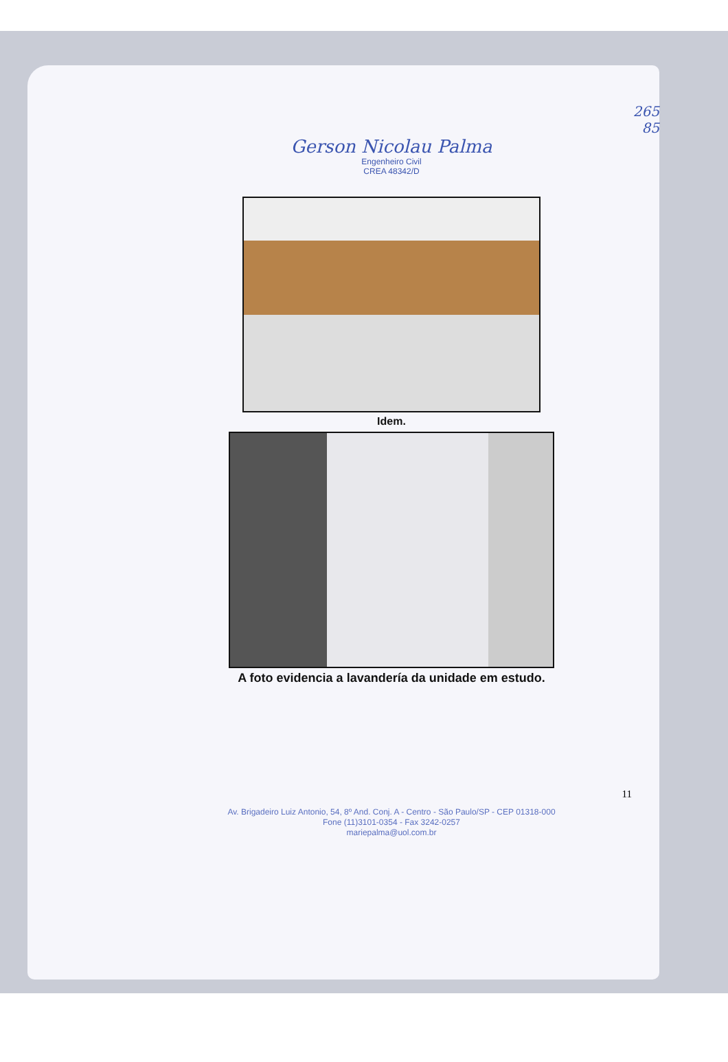265
85
Gerson Nicolau Palma
Engenheiro Civil
CREA 48342/D
Idem.
A foto evidencia a lavandería da unidade em estudo.
11
Av. Brigadeiro Luiz Antonio, 54, 8º And. Conj. A - Centro - São Paulo/SP - CEP 01318-000
Fone (11)3101-0354 - Fax 3242-0257
mariepalma@uol.com.br